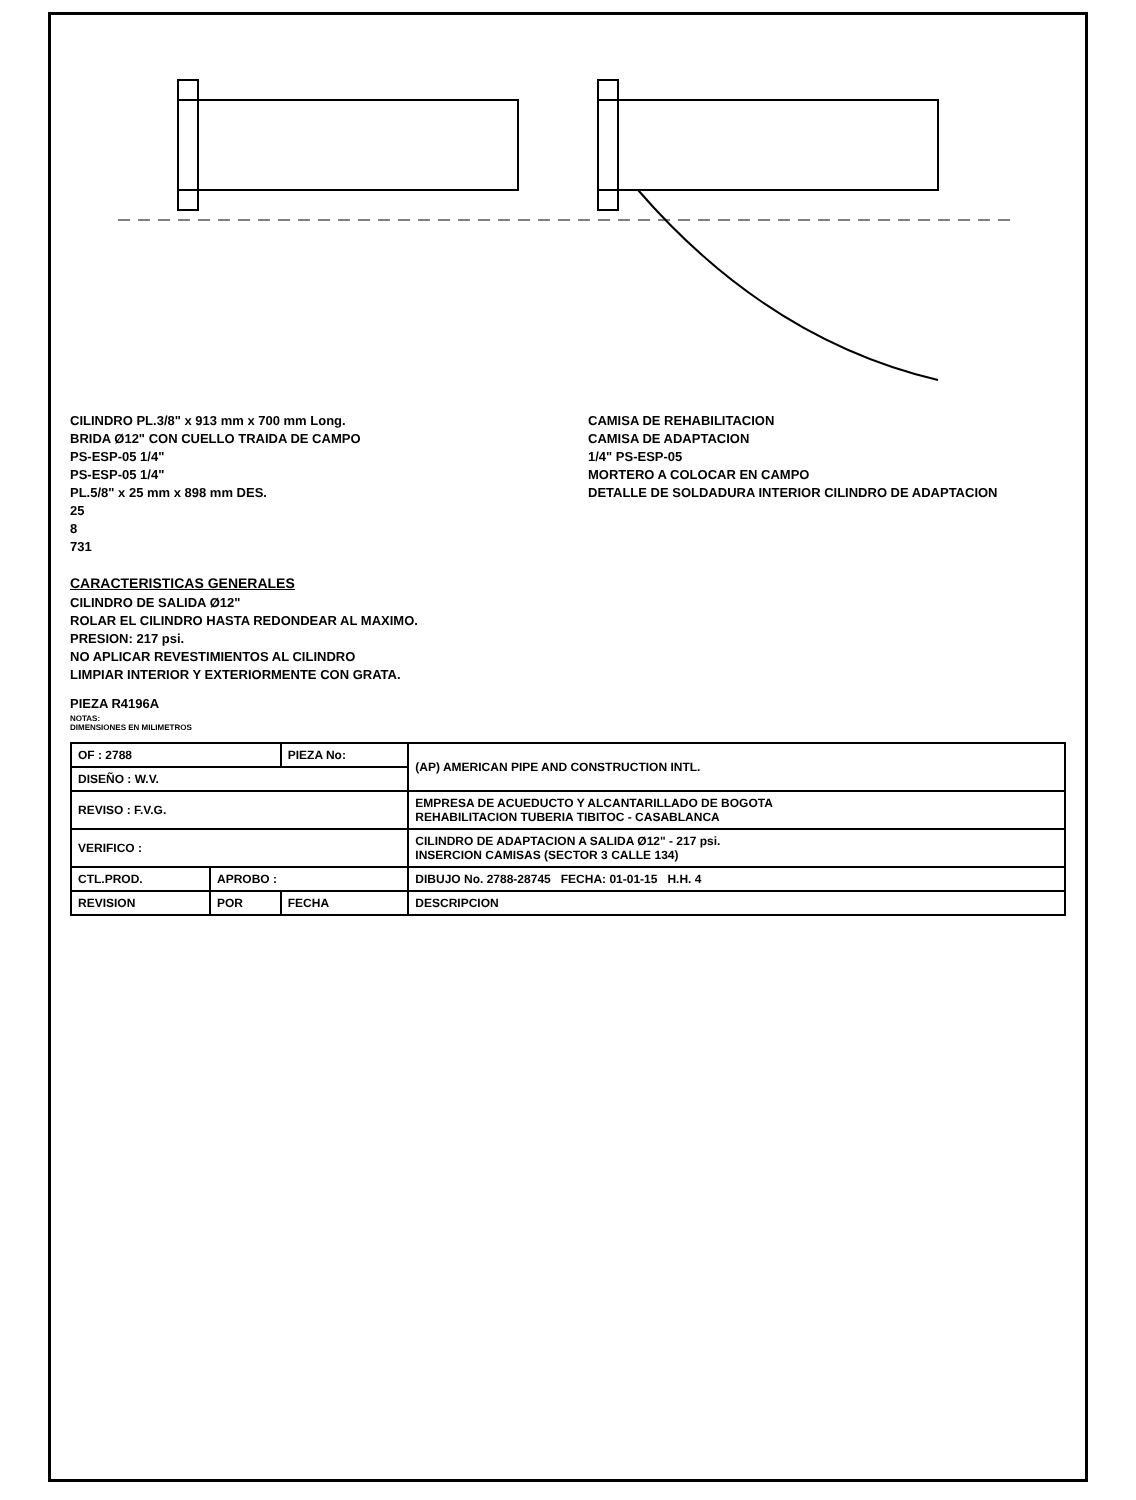CILINDRO PL.3/8" x 913 mm x 700 mm Long.
BRIDA Ø12" CON CUELLO TRAIDA DE CAMPO
PS-ESP-05 1/4"
PS-ESP-05 1/4"
PL.5/8" x 25 mm x 898 mm DES.
25
8
731
CAMISA DE REHABILITACION
CAMISA DE ADAPTACION
1/4" PS-ESP-05
MORTERO A COLOCAR EN CAMPO
DETALLE DE SOLDADURA INTERIOR CILINDRO DE ADAPTACION
CARACTERISTICAS GENERALES
CILINDRO DE SALIDA Ø12"
ROLAR EL CILINDRO HASTA REDONDEAR AL MAXIMO.
PRESION: 217 psi.
NO APLICAR REVESTIMIENTOS AL CILINDRO
LIMPIAR INTERIOR Y EXTERIORMENTE CON GRATA.
PIEZA R4196A
NOTAS:
DIMENSIONES EN MILIMETROS
| OF : 2788 | | PIEZA No: | (AP) AMERICAN PIPE AND CONSTRUCTION INTL. |
| DISEÑO : W.V. | | | |
| REVISO : F.V.G. | | | EMPRESA DE ACUEDUCTO Y ALCANTARILLADO DE BOGOTA REHABILITACION TUBERIA TIBITOC - CASABLANCA |
| VERIFICO : | | | CILINDRO DE ADAPTACION A SALIDA Ø12" - 217 psi. INSERCION CAMISAS (SECTOR 3 CALLE 134) |
| CTL.PROD. | APROBO : | | DIBUJO No. 2788-28745 FECHA: 01-01-15 H.H. 4 |
| REVISION | POR | FECHA | DESCRIPCION |